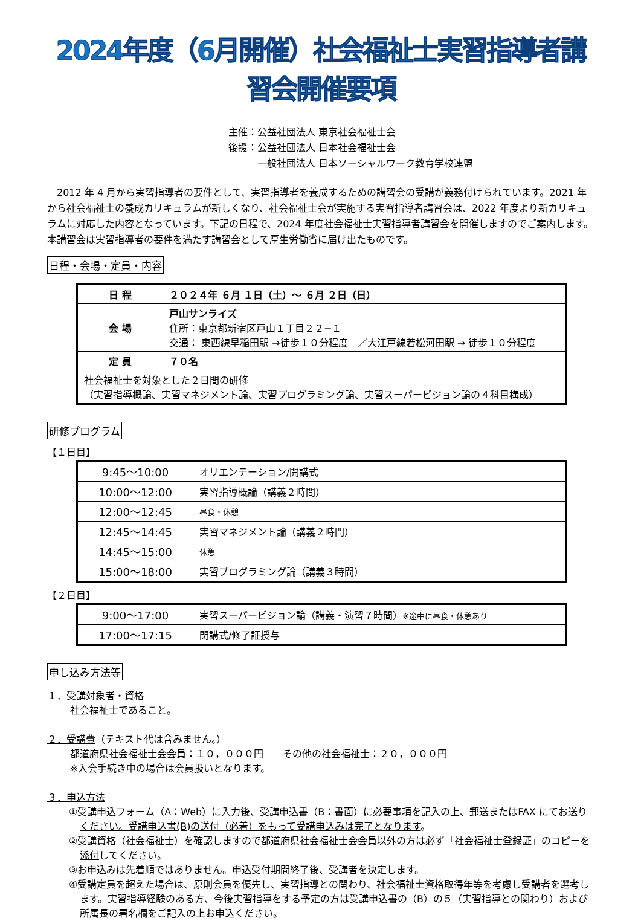2024年度（6月開催）社会福祉士実習指導者講習会開催要項
主催：公益社団法人 東京社会福祉士会
後援：公益社団法人 日本社会福祉士会
　　　一般社団法人 日本ソーシャルワーク教育学校連盟
2012 年 4 月から実習指導者の要件として、実習指導者を養成するための講習会の受講が義務付けられています。2021 年から社会福祉士の養成カリキュラムが新しくなり、社会福祉士会が実施する実習指導者講習会は、2022 年度より新カリキュラムに対応した内容となっています。下記の日程で、2024 年度社会福祉士実習指導者講習会を開催しますのでご案内します。本講習会は実習指導者の要件を満たす講習会として厚生労働省に届け出たものです。
日程・会場・定員・内容
| 日 程 | ２０２４年 ６月 １日（土）～ ６月 ２日（日） |
| 会 場 | 戸山サンライズ 住所：東京都新宿区戸山１丁目２２−１ 交通： 東西線早稲田駅 →徒歩１０分程度 ／大江戸線若松河田駅 → 徒歩１０分程度 |
| 定 員 | ７０名 |
| 社会福祉士を対象とした２日間の研修 （実習指導概論、実習マネジメント論、実習プログラミング論、実習スーパービジョン論の４科目構成） | |
研修プログラム
【１日目】
| 9:45～10:00 | オリエンテーション/開講式 |
| 10:00～12:00 | 実習指導概論（講義２時間） |
| 12:00～12:45 | 昼食・休憩 |
| 12:45～14:45 | 実習マネジメント論（講義２時間） |
| 14:45～15:00 | 休憩 |
| 15:00～18:00 | 実習プログラミング論（講義３時間） |
【２日目】
| 9:00～17:00 | 実習スーパービジョン論（講義・演習７時間） ※途中に昼食・休憩あり |
| 17:00～17:15 | 閉講式/修了証授与 |
申し込み方法等
１．受講対象者・資格
社会福祉士であること。
２．受講費（テキスト代は含みません。）
都道府県社会福祉士会会員：１０，０００円　　その他の社会福祉士：２０，０００円
※入会手続き中の場合は会員扱いとなります。
３．申込方法
①受講申込フォーム（A：Web）に入力後、受講申込書（B：書面）に必要事項を記入の上、郵送またはFAX にてお送りください。受講申込書(B)の送付（必着）をもって受講申込みは完了となります。
②受講資格（社会福祉士）を確認しますので都道府県社会福祉士会会員以外の方は必ず「社会福祉士登録証」のコピーを添付してください。
③お申込みは先着順ではありません。申込受付期間終了後、受講者を決定します。
④受講定員を超えた場合は、原則会員を優先し、実習指導との関わり、社会福祉士資格取得年等を考慮し受講者を選考します。実習指導経験のある方、今後実習指導をする予定の方は受講申込書の（B）の５（実習指導との関わり）および所属長の署名欄をご記入の上お申込ください。